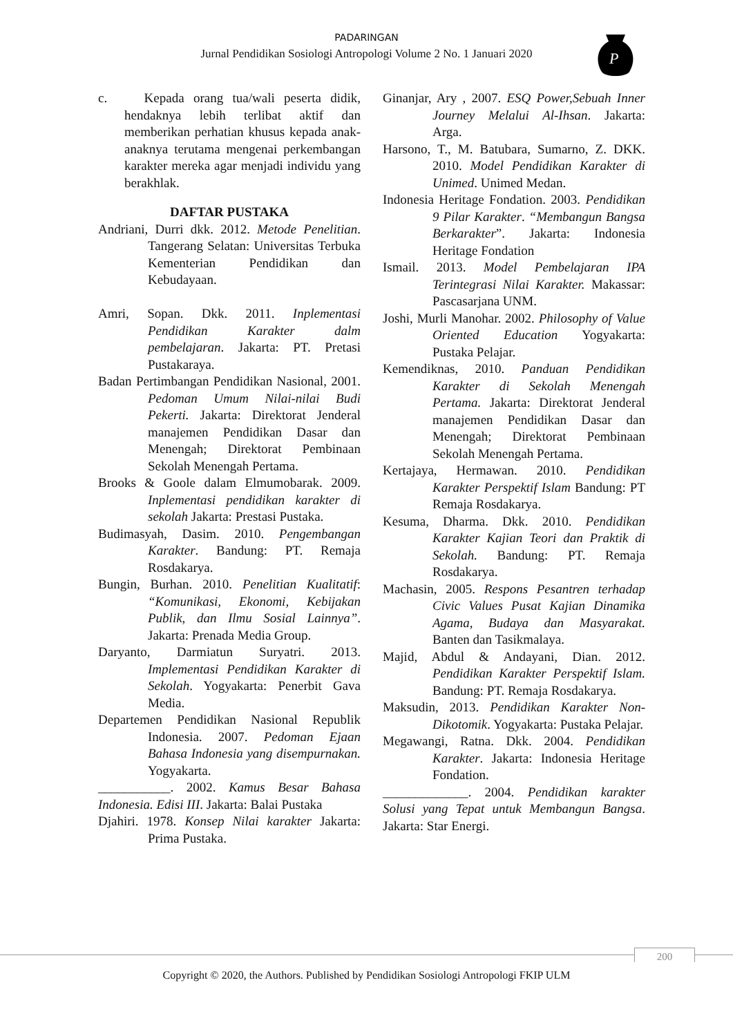PADARINGAN
Jurnal Pendidikan Sosiologi Antropologi Volume 2 No. 1 Januari 2020
P
c. Kepada orang tua/wali peserta didik, hendaknya lebih terlibat aktif dan memberikan perhatian khusus kepada anak-anaknya terutama mengenai perkembangan karakter mereka agar menjadi individu yang berakhlak.
DAFTAR PUSTAKA
Andriani, Durri dkk. 2012. Metode Penelitian. Tangerang Selatan: Universitas Terbuka Kementerian Pendidikan dan Kebudayaan.
Amri, Sopan. Dkk. 2011. Inplementasi Pendidikan Karakter dalm pembelajaran. Jakarta: PT. Pretasi Pustakaraya.
Badan Pertimbangan Pendidikan Nasional, 2001. Pedoman Umum Nilai-nilai Budi Pekerti. Jakarta: Direktorat Jenderal manajemen Pendidikan Dasar dan Menengah; Direktorat Pembinaan Sekolah Menengah Pertama.
Brooks & Goole dalam Elmumobarak. 2009. Inplementasi pendidikan karakter di sekolah Jakarta: Prestasi Pustaka.
Budimasyah, Dasim. 2010. Pengembangan Karakter. Bandung: PT. Remaja Rosdakarya.
Bungin, Burhan. 2010. Penelitian Kualitatif: “Komunikasi, Ekonomi, Kebijakan Publik, dan Ilmu Sosial Lainnya”. Jakarta: Prenada Media Group.
Daryanto, Darmiatun Suryatri. 2013. Implementasi Pendidikan Karakter di Sekolah. Yogyakarta: Penerbit Gava Media.
Departemen Pendidikan Nasional Republik Indonesia. 2007. Pedoman Ejaan Bahasa Indonesia yang disempurnakan. Yogyakarta.
___________. 2002. Kamus Besar Bahasa Indonesia. Edisi III. Jakarta: Balai Pustaka
Djahiri. 1978. Konsep Nilai karakter Jakarta: Prima Pustaka.
Ginanjar, Ary , 2007. ESQ Power,Sebuah Inner Journey Melalui Al-Ihsan. Jakarta: Arga.
Harsono, T., M. Batubara, Sumarno, Z. DKK. 2010. Model Pendidikan Karakter di Unimed. Unimed Medan.
Indonesia Heritage Fondation. 2003. Pendidikan 9 Pilar Karakter. “Membangun Bangsa Berkarakter”. Jakarta: Indonesia Heritage Fondation
Ismail. 2013. Model Pembelajaran IPA Terintegrasi Nilai Karakter. Makassar: Pascasarjana UNM.
Joshi, Murli Manohar. 2002. Philosophy of Value Oriented Education Yogyakarta: Pustaka Pelajar.
Kemendiknas, 2010. Panduan Pendidikan Karakter di Sekolah Menengah Pertama. Jakarta: Direktorat Jenderal manajemen Pendidikan Dasar dan Menengah; Direktorat Pembinaan Sekolah Menengah Pertama.
Kertajaya, Hermawan. 2010. Pendidikan Karakter Perspektif Islam Bandung: PT Remaja Rosdakarya.
Kesuma, Dharma. Dkk. 2010. Pendidikan Karakter Kajian Teori dan Praktik di Sekolah. Bandung: PT. Remaja Rosdakarya.
Machasin, 2005. Respons Pesantren terhadap Civic Values Pusat Kajian Dinamika Agama, Budaya dan Masyarakat. Banten dan Tasikmalaya.
Majid, Abdul & Andayani, Dian. 2012. Pendidikan Karakter Perspektif Islam. Bandung: PT. Remaja Rosdakarya.
Maksudin, 2013. Pendidikan Karakter Non-Dikotomik. Yogyakarta: Pustaka Pelajar.
Megawangi, Ratna. Dkk. 2004. Pendidikan Karakter. Jakarta: Indonesia Heritage Fondation.
_____________. 2004. Pendidikan karakter Solusi yang Tepat untuk Membangun Bangsa. Jakarta: Star Energi.
200
Copyright © 2020, the Authors. Published by Pendidikan Sosiologi Antropologi FKIP ULM